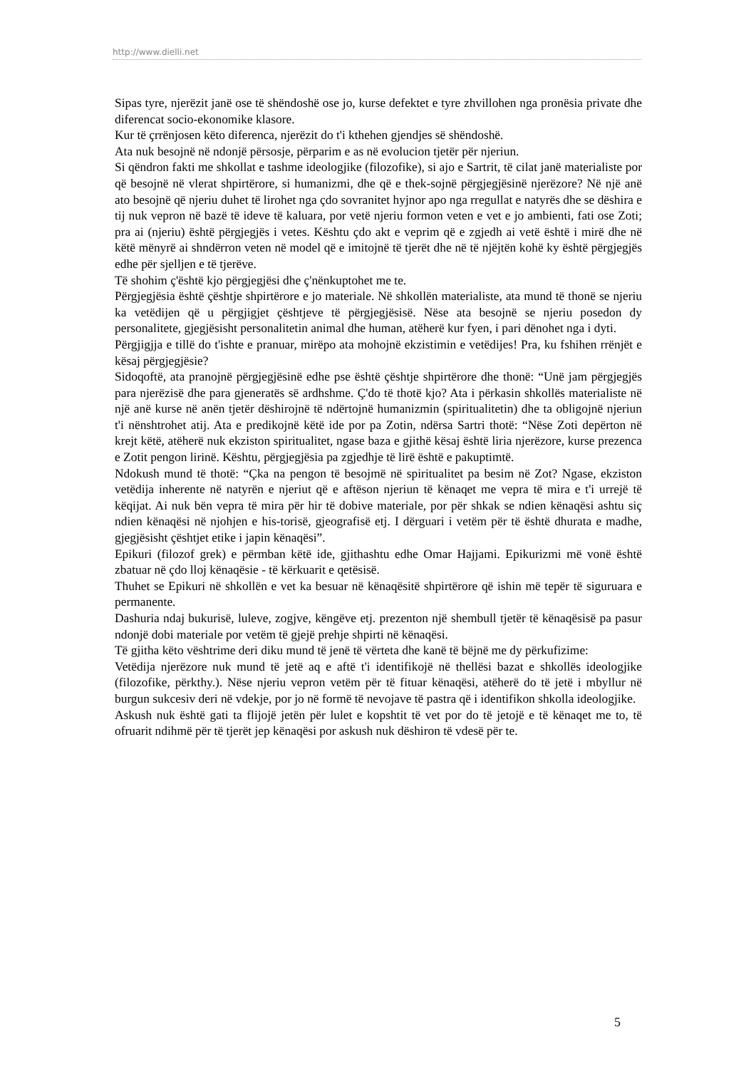http://www.dielli.net
Sipas tyre, njerëzit janë ose të shëndoshë ose jo, kurse defektet e tyre zhvillohen nga pronësia private dhe diferencat socio-ekonomike klasore.
Kur të çrrënjosen këto diferenca, njerëzit do t'i kthehen gjendjes së shëndoshë.
Ata nuk besojnë në ndonjë përsosje, përparim e as në evolucion tjetër për njeriun.
Si qëndron fakti me shkollat e tashme ideologjike (filozofike), si ajo e Sartrit, të cilat janë materialiste por që besojnë në vlerat shpirtërore, si humanizmi, dhe që e thek-sojnë përgjegjësinë njerëzore? Në një anë ato besojnë që njeriu duhet të lirohet nga çdo sovranitet hyjnor apo nga rregullat e natyrës dhe se dëshira e tij nuk vepron në bazë të ideve të kaluara, por vetë njeriu formon veten e vet e jo ambienti, fati ose Zoti; pra ai (njeriu) është përgjegjës i vetes. Kështu çdo akt e veprim që e zgjedh ai vetë është i mirë dhe në këtë mënyrë ai shndërron veten në model që e imitojnë të tjerët dhe në të njëjtën kohë ky është përgjegjës edhe për sjelljen e të tjerëve.
Të shohim ç'është kjo përgjegjësi dhe ç'nënkuptohet me te.
Përgjegjësia është çështje shpirtërore e jo materiale. Në shkollën materialiste, ata mund të thonë se njeriu ka vetëdijen që u përgjigjet çështjeve të përgjegjësisë. Nëse ata besojnë se njeriu posedon dy personalitete, gjegjësisht personalitetin animal dhe human, atëherë kur fyen, i pari dënohet nga i dyti.
Përgjigjja e tillë do t'ishte e pranuar, mirëpo ata mohojnë ekzistimin e vetëdijes! Pra, ku fshihen rrënjët e kësaj përgjegjësie?
Sidoqoftë, ata pranojnë përgjegjësinë edhe pse është çështje shpirtërore dhe thonë: “Unë jam përgjegjës para njerëzisë dhe para gjeneratës së ardhshme. Ç'do të thotë kjo? Ata i përkasin shkollës materialiste në një anë kurse në anën tjetër dëshirojnë të ndërtojnë humanizmin (spiritualitetin) dhe ta obligojnë njeriun t'i nënshtrohet atij. Ata e predikojnë këtë ide por pa Zotin, ndërsa Sartri thotë: “Nëse Zoti depërton në krejt këtë, atëherë nuk ekziston spiritualitet, ngase baza e gjithë kësaj është liria njerëzore, kurse prezenca e Zotit pengon lirinë. Kështu, përgjegjësia pa zgjedhje të lirë është e pakuptimtë.
Ndokush mund të thotë: “Çka na pengon të besojmë në spiritualitet pa besim në Zot? Ngase, ekziston vetëdija inherente në natyrën e njeriut që e aftëson njeriun të kënaqet me vepra të mira e t'i urrejë të këqijat. Ai nuk bën vepra të mira për hir të dobive materiale, por për shkak se ndien kënaqësi ashtu siç ndien kënaqësi në njohjen e his-torisë, gjeografisë etj. I dërguari i vetëm për të është dhurata e madhe, gjegjësisht çështjet etike i japin kënaqësi”.
Epikuri (filozof grek) e përmban këtë ide, gjithashtu edhe Omar Hajjami. Epikurizmi më vonë është zbatuar në çdo lloj kënaqësie - të kërkuarit e qetësisë.
Thuhet se Epikuri në shkollën e vet ka besuar në kënaqësitë shpirtërore që ishin më tepër të siguruara e permanente.
Dashuria ndaj bukurisë, luleve, zogjve, këngëve etj. prezenton një shembull tjetër të kënaqësisë pa pasur ndonjë dobi materiale por vetëm të gjejë prehje shpirti në kënaqësi.
Të gjitha këto vështrime deri diku mund të jenë të vërteta dhe kanë të bëjnë me dy përkufizime:
Vetëdija njerëzore nuk mund të jetë aq e aftë t'i identifikojë në thellësi bazat e shkollës ideologjike (filozofike, përkthy.). Nëse njeriu vepron vetëm për të fituar kënaqësi, atëherë do të jetë i mbyllur në burgun sukcesiv deri në vdekje, por jo në formë të nevojave të pastra që i identifikon shkolla ideologjike.
Askush nuk është gati ta flijojë jetën për lulet e kopshtit të vet por do të jetojë e të kënaqet me to, të ofruarit ndihmë për të tjerët jep kënaqësi por askush nuk dëshiron të vdesë për te.
5